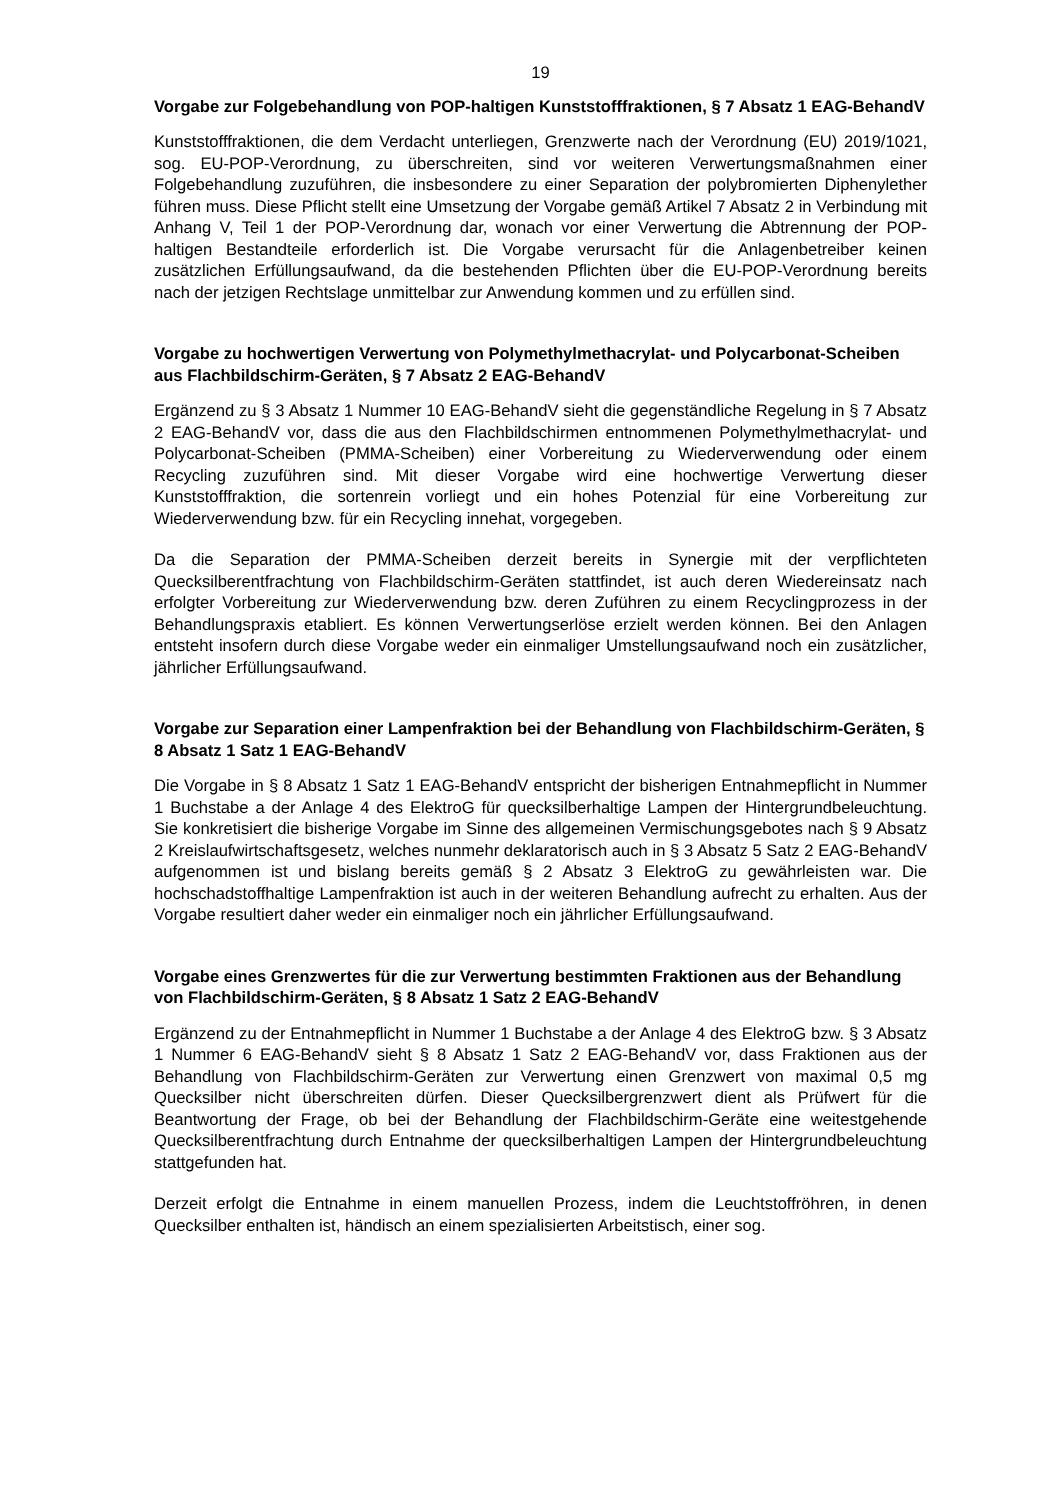19
Vorgabe zur Folgebehandlung von POP-haltigen Kunststofffraktionen, § 7 Absatz 1 EAG-BehandV
Kunststofffraktionen, die dem Verdacht unterliegen, Grenzwerte nach der Verordnung (EU) 2019/1021, sog. EU-POP-Verordnung, zu überschreiten, sind vor weiteren Verwertungsmaßnahmen einer Folgebehandlung zuzuführen, die insbesondere zu einer Separation der polybromierten Diphenylether führen muss. Diese Pflicht stellt eine Umsetzung der Vorgabe gemäß Artikel 7 Absatz 2 in Verbindung mit Anhang V, Teil 1 der POP-Verordnung dar, wonach vor einer Verwertung die Abtrennung der POP-haltigen Bestandteile erforderlich ist. Die Vorgabe verursacht für die Anlagenbetreiber keinen zusätzlichen Erfüllungsaufwand, da die bestehenden Pflichten über die EU-POP-Verordnung bereits nach der jetzigen Rechtslage unmittelbar zur Anwendung kommen und zu erfüllen sind.
Vorgabe zu hochwertigen Verwertung von Polymethylmethacrylat- und Polycarbonat-Scheiben aus Flachbildschirm-Geräten, § 7 Absatz 2 EAG-BehandV
Ergänzend zu § 3 Absatz 1 Nummer 10 EAG-BehandV sieht die gegenständliche Regelung in § 7 Absatz 2 EAG-BehandV vor, dass die aus den Flachbildschirmen entnommenen Polymethylmethacrylat- und Polycarbonat-Scheiben (PMMA-Scheiben) einer Vorbereitung zu Wiederverwendung oder einem Recycling zuzuführen sind. Mit dieser Vorgabe wird eine hochwertige Verwertung dieser Kunststofffraktion, die sortenrein vorliegt und ein hohes Potenzial für eine Vorbereitung zur Wiederverwendung bzw. für ein Recycling innehat, vorgegeben.
Da die Separation der PMMA-Scheiben derzeit bereits in Synergie mit der verpflichteten Quecksilberentfrachtung von Flachbildschirm-Geräten stattfindet, ist auch deren Wiedereinsatz nach erfolgter Vorbereitung zur Wiederverwendung bzw. deren Zuführen zu einem Recyclingprozess in der Behandlungspraxis etabliert. Es können Verwertungserlöse erzielt werden können. Bei den Anlagen entsteht insofern durch diese Vorgabe weder ein einmaliger Umstellungsaufwand noch ein zusätzlicher, jährlicher Erfüllungsaufwand.
Vorgabe zur Separation einer Lampenfraktion bei der Behandlung von Flachbildschirm-Geräten, § 8 Absatz 1 Satz 1 EAG-BehandV
Die Vorgabe in § 8 Absatz 1 Satz 1 EAG-BehandV entspricht der bisherigen Entnahmepflicht in Nummer 1 Buchstabe a der Anlage 4 des ElektroG für quecksilberhaltige Lampen der Hintergrundbeleuchtung. Sie konkretisiert die bisherige Vorgabe im Sinne des allgemeinen Vermischungsgebotes nach § 9 Absatz 2 Kreislaufwirtschaftsgesetz, welches nunmehr deklaratorisch auch in § 3 Absatz 5 Satz 2 EAG-BehandV aufgenommen ist und bislang bereits gemäß § 2 Absatz 3 ElektroG zu gewährleisten war. Die hochschadstoffhaltige Lampenfraktion ist auch in der weiteren Behandlung aufrecht zu erhalten. Aus der Vorgabe resultiert daher weder ein einmaliger noch ein jährlicher Erfüllungsaufwand.
Vorgabe eines Grenzwertes für die zur Verwertung bestimmten Fraktionen aus der Behandlung von Flachbildschirm-Geräten, § 8 Absatz 1 Satz 2 EAG-BehandV
Ergänzend zu der Entnahmepflicht in Nummer 1 Buchstabe a der Anlage 4 des ElektroG bzw. § 3 Absatz 1 Nummer 6 EAG-BehandV sieht § 8 Absatz 1 Satz 2 EAG-BehandV vor, dass Fraktionen aus der Behandlung von Flachbildschirm-Geräten zur Verwertung einen Grenzwert von maximal 0,5 mg Quecksilber nicht überschreiten dürfen. Dieser Quecksilbergrenzwert dient als Prüfwert für die Beantwortung der Frage, ob bei der Behandlung der Flachbildschirm-Geräte eine weitestgehende Quecksilberentfrachtung durch Entnahme der quecksilberhaltigen Lampen der Hintergrundbeleuchtung stattgefunden hat.
Derzeit erfolgt die Entnahme in einem manuellen Prozess, indem die Leuchtstoffröhren, in denen Quecksilber enthalten ist, händisch an einem spezialisierten Arbeitstisch, einer sog.